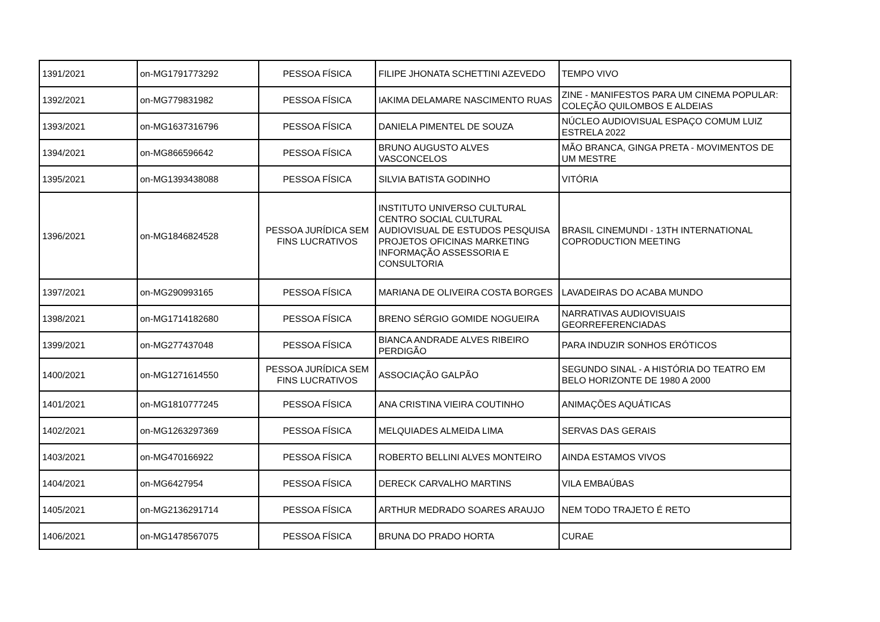| 1391/2021 | on-MG1791773292 | PESSOA FÍSICA | FILIPE JHONATA SCHETTINI AZEVEDO | TEMPO VIVO |
| 1392/2021 | on-MG779831982 | PESSOA FÍSICA | IAKIMA DELAMARE NASCIMENTO RUAS | ZINE - MANIFESTOS PARA UM CINEMA POPULAR: COLEÇÃO QUILOMBOS E ALDEIAS |
| 1393/2021 | on-MG1637316796 | PESSOA FÍSICA | DANIELA PIMENTEL DE SOUZA | NÚCLEO AUDIOVISUAL ESPAÇO COMUM LUIZ ESTRELA 2022 |
| 1394/2021 | on-MG866596642 | PESSOA FÍSICA | BRUNO AUGUSTO ALVES VASCONCELOS | MÃO BRANCA, GINGA PRETA - MOVIMENTOS DE UM MESTRE |
| 1395/2021 | on-MG1393438088 | PESSOA FÍSICA | SILVIA BATISTA GODINHO | VITÓRIA |
| 1396/2021 | on-MG1846824528 | PESSOA JURÍDICA SEM FINS LUCRATIVOS | INSTITUTO UNIVERSO CULTURAL CENTRO SOCIAL CULTURAL AUDIOVISUAL DE ESTUDOS PESQUISA PROJETOS OFICINAS MARKETING INFORMAÇÃO ASSESSORIA E CONSULTORIA | BRASIL CINEMUNDI - 13TH INTERNATIONAL COPRODUCTION MEETING |
| 1397/2021 | on-MG290993165 | PESSOA FÍSICA | MARIANA DE OLIVEIRA COSTA BORGES | LAVADEIRAS DO ACABA MUNDO |
| 1398/2021 | on-MG1714182680 | PESSOA FÍSICA | BRENO SÉRGIO GOMIDE NOGUEIRA | NARRATIVAS AUDIOVISUAIS GEORREFERENCIADAS |
| 1399/2021 | on-MG277437048 | PESSOA FÍSICA | BIANCA ANDRADE ALVES RIBEIRO PERDIGÃO | PARA INDUZIR SONHOS ERÓTICOS |
| 1400/2021 | on-MG1271614550 | PESSOA JURÍDICA SEM FINS LUCRATIVOS | ASSOCIAÇÃO GALPÃO | SEGUNDO SINAL - A HISTÓRIA DO TEATRO EM BELO HORIZONTE DE 1980 A 2000 |
| 1401/2021 | on-MG1810777245 | PESSOA FÍSICA | ANA CRISTINA VIEIRA COUTINHO | ANIMAÇÕES AQUÁTICAS |
| 1402/2021 | on-MG1263297369 | PESSOA FÍSICA | MELQUIADES ALMEIDA LIMA | SERVAS DAS GERAIS |
| 1403/2021 | on-MG470166922 | PESSOA FÍSICA | ROBERTO BELLINI ALVES MONTEIRO | AINDA ESTAMOS VIVOS |
| 1404/2021 | on-MG6427954 | PESSOA FÍSICA | DERECK CARVALHO MARTINS | VILA EMBAÚBAS |
| 1405/2021 | on-MG2136291714 | PESSOA FÍSICA | ARTHUR MEDRADO SOARES ARAUJO | NEM TODO TRAJETO É RETO |
| 1406/2021 | on-MG1478567075 | PESSOA FÍSICA | BRUNA DO PRADO HORTA | CURAE |